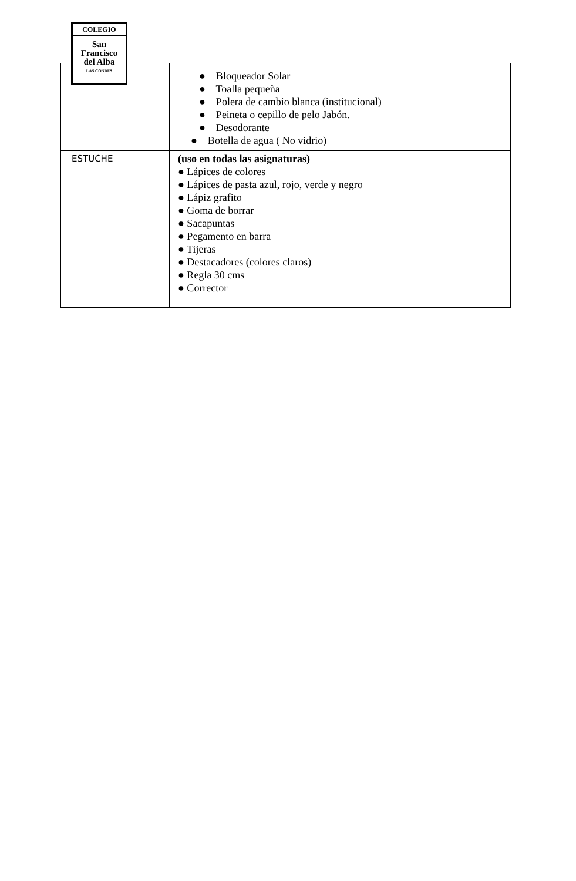COLEGIO
San
Francisco
del Alba
LAS CONDES
| | ● Bloqueador Solar ● Toalla pequeña ● Polera de cambio blanca (institucional) ● Peineta o cepillo de pelo Jabón. ● Desodorante ● Botella de agua ( No vidrio) |
| ESTUCHE | (uso en todas las asignaturas) ● Lápices de colores ● Lápices de pasta azul, rojo, verde y negro ● Lápiz grafito ● Goma de borrar ● Sacapuntas ● Pegamento en barra ● Tijeras ● Destacadores (colores claros) ● Regla 30 cms ● Corrector |